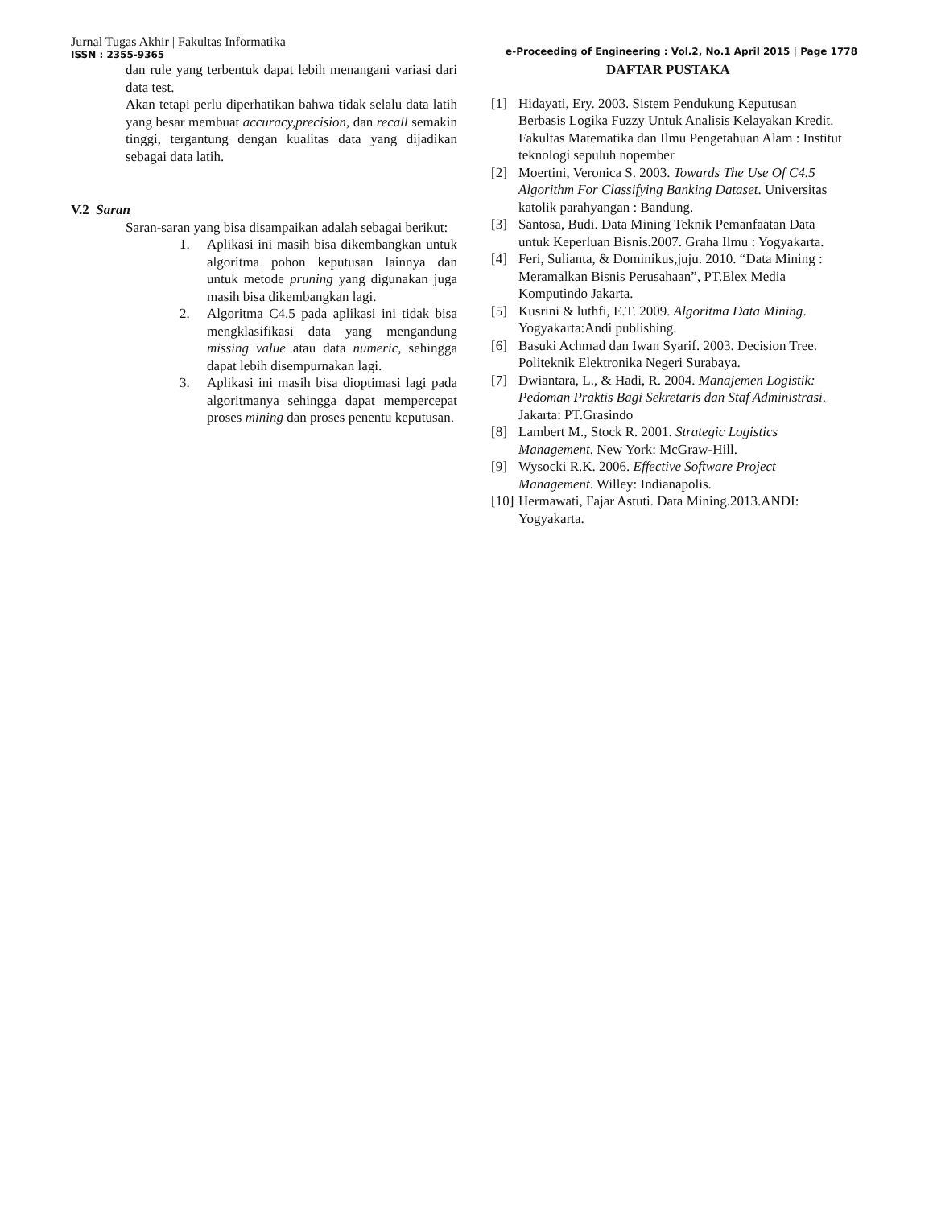Jurnal Tugas Akhir | Fakultas Informatika
ISSN : 2355-9365
e-Proceeding of Engineering : Vol.2, No.1 April 2015 | Page 1778
dan rule yang terbentuk dapat lebih menangani variasi dari data test.
Akan tetapi perlu diperhatikan bahwa tidak selalu data latih yang besar membuat accuracy,precision, dan recall semakin tinggi, tergantung dengan kualitas data yang dijadikan sebagai data latih.
V.2 Saran
Saran-saran yang bisa disampaikan adalah sebagai berikut:
1. Aplikasi ini masih bisa dikembangkan untuk algoritma pohon keputusan lainnya dan untuk metode pruning yang digunakan juga masih bisa dikembangkan lagi.
2. Algoritma C4.5 pada aplikasi ini tidak bisa mengklasifikasi data yang mengandung missing value atau data numeric, sehingga dapat lebih disempurnakan lagi.
3. Aplikasi ini masih bisa dioptimasi lagi pada algoritmanya sehingga dapat mempercepat proses mining dan proses penentu keputusan.
DAFTAR PUSTAKA
[1] Hidayati, Ery. 2003. Sistem Pendukung Keputusan Berbasis Logika Fuzzy Untuk Analisis Kelayakan Kredit. Fakultas Matematika dan Ilmu Pengetahuan Alam : Institut teknologi sepuluh nopember
[2] Moertini, Veronica S. 2003. Towards The Use Of C4.5 Algorithm For Classifying Banking Dataset. Universitas katolik parahyangan : Bandung.
[3] Santosa, Budi. Data Mining Teknik Pemanfaatan Data untuk Keperluan Bisnis.2007. Graha Ilmu : Yogyakarta.
[4] Feri, Sulianta, & Dominikus,juju. 2010. “Data Mining : Meramalkan Bisnis Perusahaan”, PT.Elex Media Komputindo Jakarta.
[5] Kusrini & luthfi, E.T. 2009. Algoritma Data Mining. Yogyakarta:Andi publishing.
[6] Basuki Achmad dan Iwan Syarif. 2003. Decision Tree. Politeknik Elektronika Negeri Surabaya.
[7] Dwiantara, L., & Hadi, R. 2004. Manajemen Logistik: Pedoman Praktis Bagi Sekretaris dan Staf Administrasi. Jakarta: PT.Grasindo
[8] Lambert M., Stock R. 2001. Strategic Logistics Management. New York: McGraw-Hill.
[9] Wysocki R.K. 2006. Effective Software Project Management. Willey: Indianapolis.
[10] Hermawati, Fajar Astuti. Data Mining.2013.ANDI: Yogyakarta.